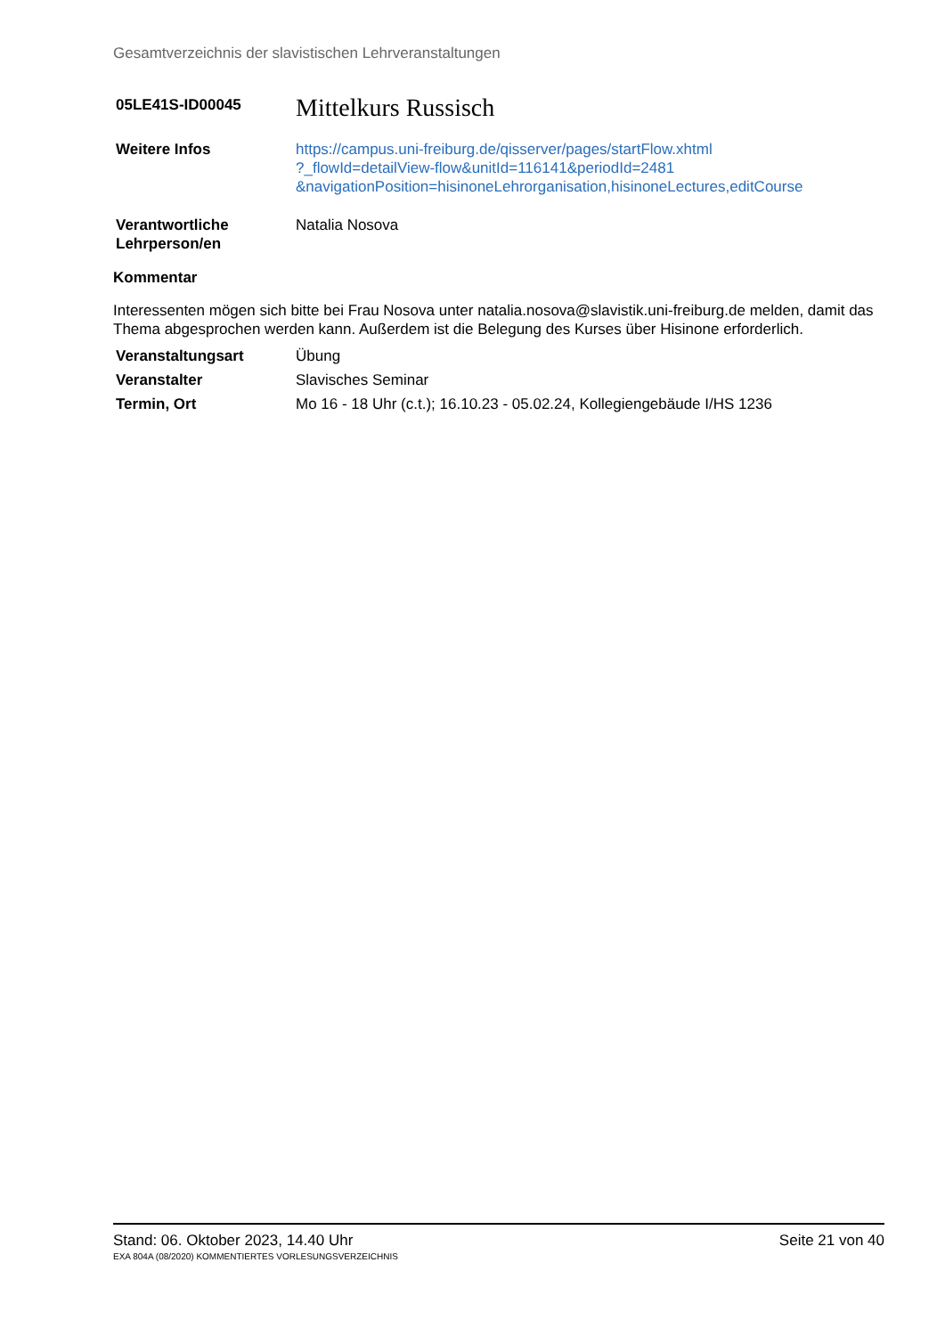Gesamtverzeichnis der slavistischen Lehrveranstaltungen
05LE41S-ID00045
Mittelkurs Russisch
Weitere Infos https://campus.uni-freiburg.de/qisserver/pages/startFlow.xhtml
?_flowId=detailView-flow&unitId=116141&periodId=2481
&navigationPosition=hisinoneLehrorganisation,hisinoneLectures,editCourse
Verantwortliche
Lehrperson/en
Natalia Nosova
Kommentar
Interessenten mögen sich bitte bei Frau Nosova unter natalia.nosova@slavistik.uni-freiburg.de melden, damit das Thema abgesprochen werden kann. Außerdem ist die Belegung des Kurses über Hisinone erforderlich.
Veranstaltungsart Übung
Veranstalter Slavisches Seminar
Termin, Ort Mo 16 - 18 Uhr (c.t.); 16.10.23 - 05.02.24, Kollegiengebäude I/HS 1236
Stand: 06. Oktober 2023, 14.40 Uhr Seite 21 von 40
EXA 804A (08/2020) KOMMENTIERTES VORLESUNGSVERZEICHNIS